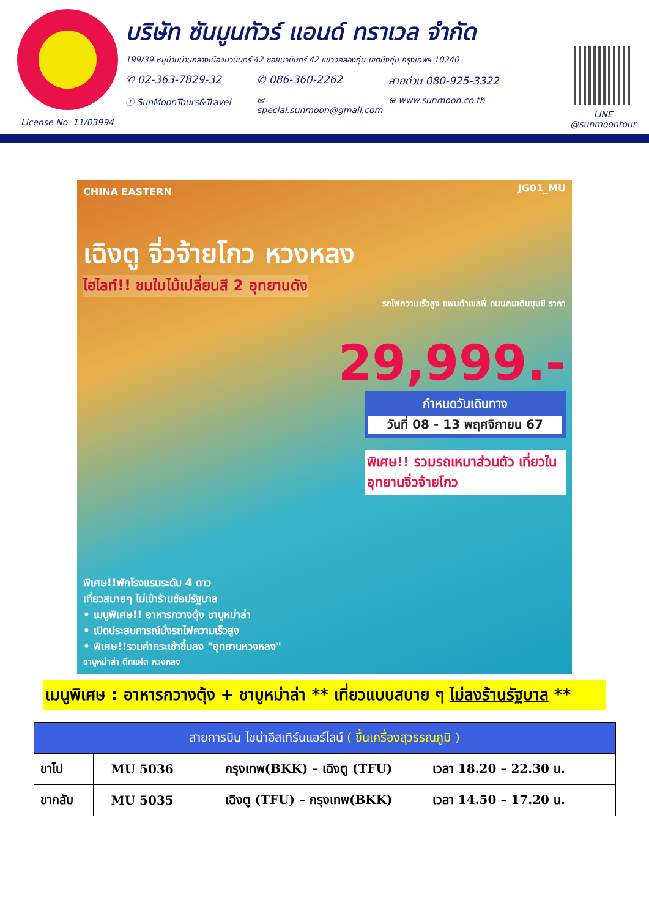License No. 11/03994
บริษัท ซันมูนทัวร์ แอนด์ ทราเวล จำกัด
199/39 หมู่บ้านบ้านกลางเมืองนวมินทร์ 42 ซอยนวมินทร์ 42 แขวงคลองกุ่ม เขตบึงกุ่ม กรุงเทพฯ 10240
✆ 02-363-7829-32 ✆ 086-360-2262 สายด่วน 080-925-3322
ⓕ SunMoonTours&Travel ✉ special.sunmoon@gmail.com ⊕ www.sunmoon.co.th
LINE
@sunmoontour
CHINA EASTERN
JG01_MU
เฉิงตู จิ่วจ้ายโกว หวงหลง
ไฮไลท์!! ชมใบไม้เปลี่ยนสี 2 อุทยานดัง
รถไฟความเร็วสูง แพนด้าเซลฟี่ ถนนคนเดินชุนซี ราคา
29,999.-
กำหนดวันเดินทาง
วันที่ 08 - 13 พฤศจิกายน 67
พิเศษ!! รวมรถเหมาส่วนตัว เที่ยวในอุทยานจิ่วจ้ายโกว
พิเศษ!!พักโรงแรมระดับ 4 ดาว
เที่ยวสบายๆ ไม่เข้าร้านช้อปรัฐบาล
• เมนูพิเศษ!! อาหารกวางตุ้ง ชาบูหม่าล่า
• เปิดประสบการณ์นั่งรถไฟความเร็วสูง
• พิเศษ!!รวมค่ากระเช้าขึ้นลง "อุทยานหวงหลง"
ชาบูหม่าล่า ตึกแฝด หวงหลง
เมนูพิเศษ : อาหารกวางตุ้ง + ชาบูหม่าล่า ** เที่ยวแบบสบาย ๆ ไม่ลงร้านรัฐบาล **
| สายการบิน ไชน่าอีสเทิร์นแอร์ไลน์ ( ขึ้นเครื่องสุวรรณภูมิ ) | | | |
| --- | --- | --- | --- |
| ขาไป | MU 5036 | กรุงเทพ(BKK) – เฉิงตู (TFU) | เวลา 18.20 – 22.30 น. |
| ขากลับ | MU 5035 | เฉิงตู (TFU) – กรุงเทพ(BKK) | เวลา 14.50 – 17.20 น. |